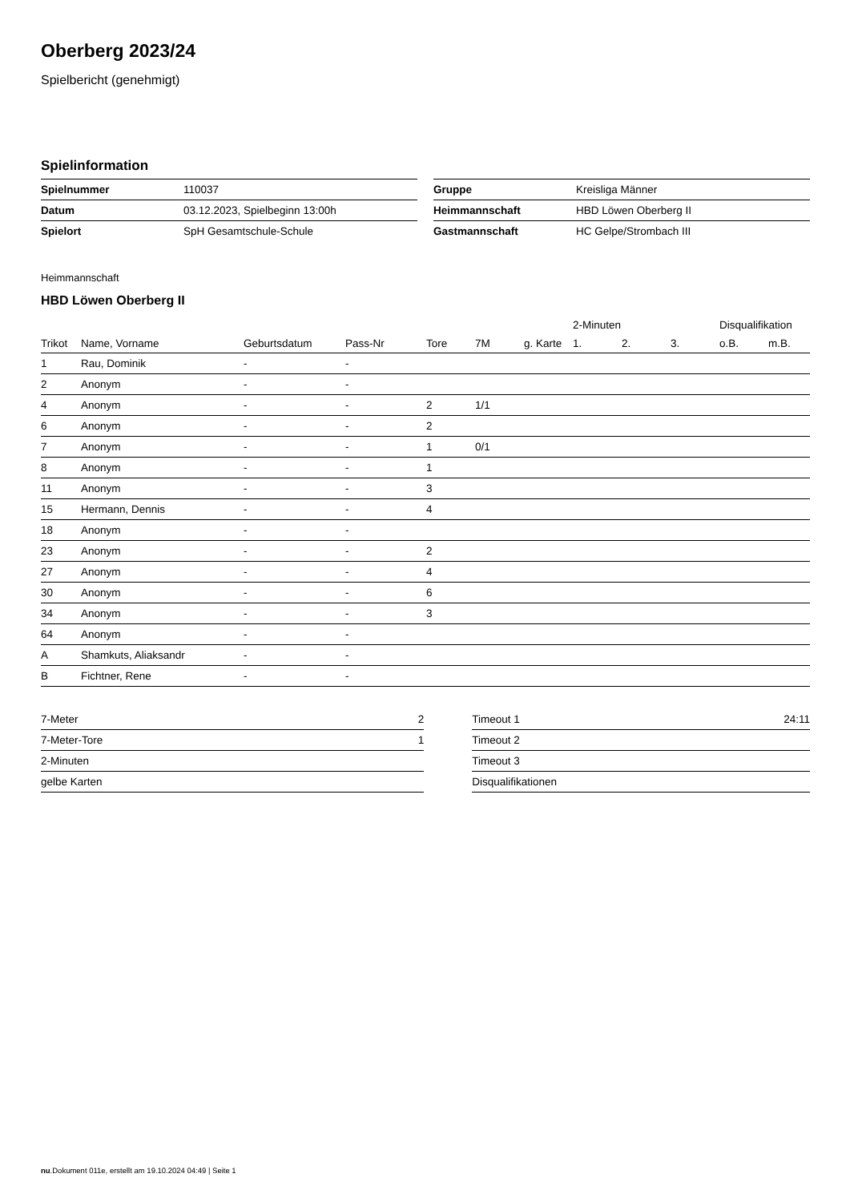Oberberg 2023/24
Spielbericht (genehmigt)
Spielinformation
| Spielnummer | 110037 |
| Datum | 03.12.2023, Spielbeginn 13:00h |
| Spielort | SpH Gesamtschule-Schule |
| Gruppe | Kreisliga Männer |
| Heimmannschaft | HBD Löwen Oberberg II |
| Gastmannschaft | HC Gelpe/Strombach III |
Heimmannschaft
HBD Löwen Oberberg II
| | | | | | | | 2-Minuten | | | Disqualifikation | |
| --- | --- | --- | --- | --- | --- | --- | --- | --- | --- | --- | --- |
| Trikot | Name, Vorname | Geburtsdatum | Pass-Nr | Tore | 7M | g. Karte | 1. | 2. | 3. | o.B. | m.B. |
| 1 | Rau, Dominik | - | - | | | | | | | | |
| 2 | Anonym | - | - | | | | | | | | |
| 4 | Anonym | - | - | 2 | 1/1 | | | | | | |
| 6 | Anonym | - | - | 2 | | | | | | | |
| 7 | Anonym | - | - | 1 | 0/1 | | | | | | |
| 8 | Anonym | - | - | 1 | | | | | | | |
| 11 | Anonym | - | - | 3 | | | | | | | |
| 15 | Hermann, Dennis | - | - | 4 | | | | | | | |
| 18 | Anonym | - | - | | | | | | | | |
| 23 | Anonym | - | - | 2 | | | | | | | |
| 27 | Anonym | - | - | 4 | | | | | | | |
| 30 | Anonym | - | - | 6 | | | | | | | |
| 34 | Anonym | - | - | 3 | | | | | | | |
| 64 | Anonym | - | - | | | | | | | | |
| A | Shamkuts, Aliaksandr | - | - | | | | | | | | |
| B | Fichtner, Rene | - | - | | | | | | | | |
| 7-Meter | 2 |
| 7-Meter-Tore | 1 |
| 2-Minuten | |
| gelbe Karten | |
| Timeout 1 | 24:11 |
| Timeout 2 | |
| Timeout 3 | |
| Disqualifikationen | |
nu.Dokument 011e, erstellt am 19.10.2024 04:49 | Seite 1